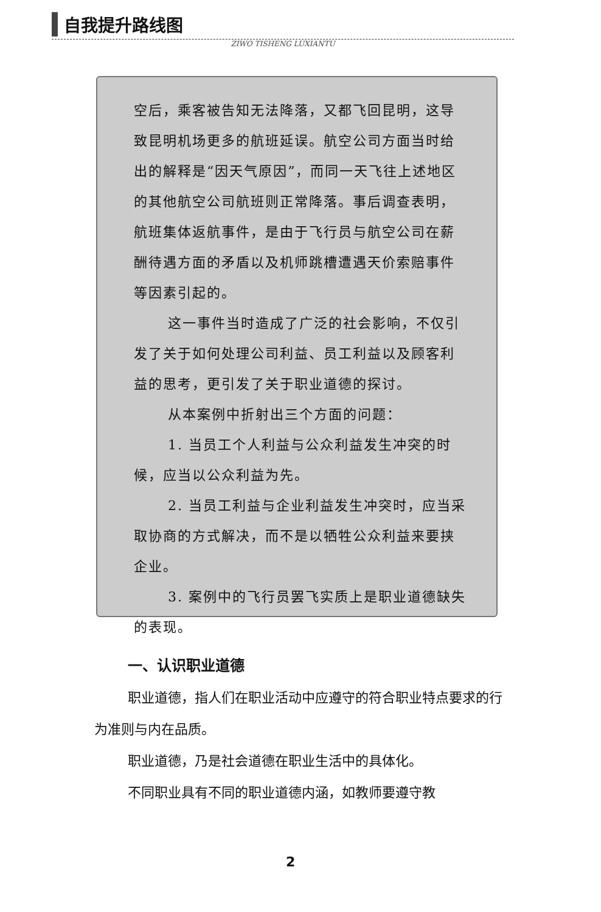自我提升路线图
ZIWO TISHENG LUXIANTU
空后，乘客被告知无法降落，又都飞回昆明，这导致昆明机场更多的航班延误。航空公司方面当时给出的解释是“因天气原因”，而同一天飞往上述地区的其他航空公司航班则正常降落。事后调查表明，航班集体返航事件，是由于飞行员与航空公司在薪酬待遇方面的矛盾以及机师跳槽遭遇天价索赔事件等因素引起的。
这一事件当时造成了广泛的社会影响，不仅引发了关于如何处理公司利益、员工利益以及顾客利益的思考，更引发了关于职业道德的探讨。
从本案例中折射出三个方面的问题：
1. 当员工个人利益与公众利益发生冲突的时候，应当以公众利益为先。
2. 当员工利益与企业利益发生冲突时，应当采取协商的方式解决，而不是以牺牲公众利益来要挟企业。
3. 案例中的飞行员罢飞实质上是职业道德缺失的表现。
一、认识职业道德
职业道德，指人们在职业活动中应遵守的符合职业特点要求的行为准则与内在品质。
职业道德，乃是社会道德在职业生活中的具体化。
不同职业具有不同的职业道德内涵，如教师要遵守教
2